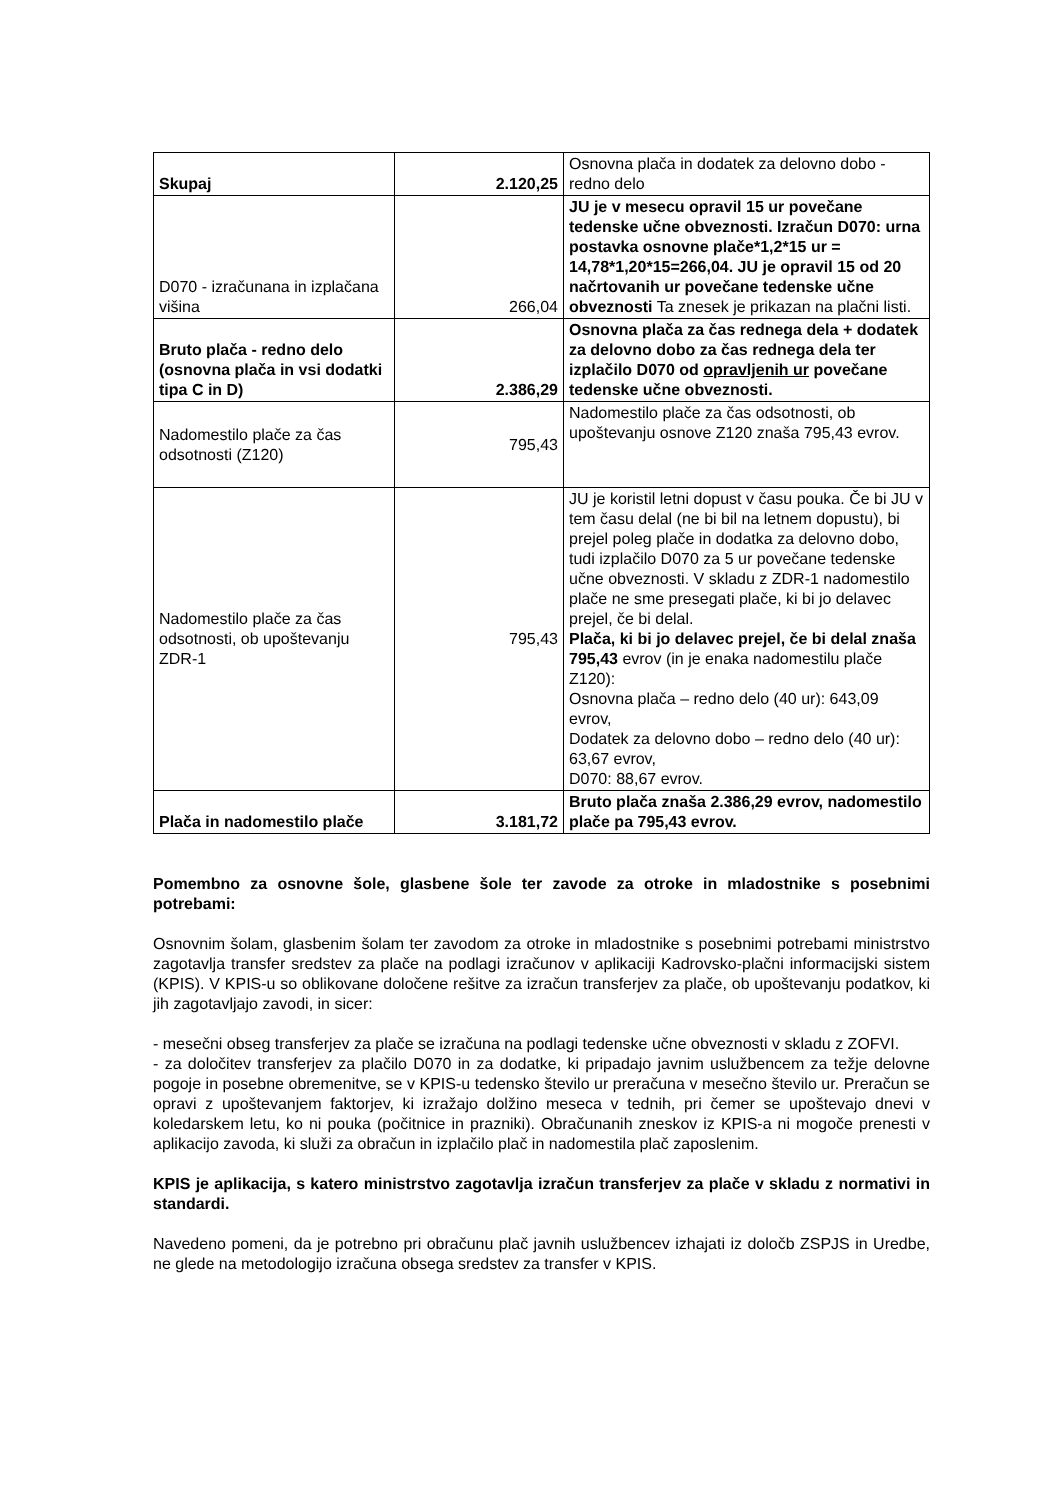| Skupaj | 2.120,25 | Osnovna plača in dodatek za delovno dobo - redno delo |
| D070 - izračunana in izplačana višina | 266,04 | JU je v mesecu opravil 15 ur povečane tedenske učne obveznosti. Izračun D070: urna postavka osnovne plače*1,2*15 ur = 14,78*1,20*15=266,04. JU je opravil 15 od 20 načrtovanih ur povečane tedenske učne obveznosti Ta znesek je prikazan na plačni listi. |
| Bruto plača - redno delo (osnovna plača in vsi dodatki tipa C in D) | 2.386,29 | Osnovna plača za čas rednega dela + dodatek za delovno dobo za čas rednega dela ter izplačilo D070 od opravljenih ur povečane tedenske učne obveznosti. |
| Nadomestilo plače za čas odsotnosti (Z120) | 795,43 | Nadomestilo plače za čas odsotnosti, ob upoštevanju osnove Z120 znaša 795,43 evrov. |
| Nadomestilo plače za čas odsotnosti, ob upoštevanju ZDR-1 | 795,43 | JU je koristil letni dopust v času pouka. Če bi JU v tem času delal (ne bi bil na letnem dopustu), bi prejel poleg plače in dodatka za delovno dobo, tudi izplačilo D070 za 5 ur povečane tedenske učne obveznosti. V skladu z ZDR-1 nadomestilo plače ne sme presegati plače, ki bi jo delavec prejel, če bi delal. Plača, ki bi jo delavec prejel, če bi delal znaša 795,43 evrov (in je enaka nadomestilu plače Z120): Osnovna plača – redno delo (40 ur): 643,09 evrov, Dodatek za delovno dobo – redno delo (40 ur): 63,67 evrov, D070: 88,67 evrov. |
| Plača in nadomestilo plače | 3.181,72 | Bruto plača znaša 2.386,29 evrov, nadomestilo plače pa 795,43 evrov. |
Pomembno za osnovne šole, glasbene šole ter zavode za otroke in mladostnike s posebnimi potrebami:
Osnovnim šolam, glasbenim šolam ter zavodom za otroke in mladostnike s posebnimi potrebami ministrstvo zagotavlja transfer sredstev za plače na podlagi izračunov v aplikaciji Kadrovsko-plačni informacijski sistem (KPIS). V KPIS-u so oblikovane določene rešitve za izračun transferjev za plače, ob upoštevanju podatkov, ki jih zagotavljajo zavodi, in sicer:
- mesečni obseg transferjev za plače se izračuna na podlagi tedenske učne obveznosti v skladu z ZOFVI.
- za določitev transferjev za plačilo D070 in za dodatke, ki pripadajo javnim uslužbencem za težje delovne pogoje in posebne obremenitve, se v KPIS-u tedensko število ur preračuna v mesečno število ur. Preračun se opravi z upoštevanjem faktorjev, ki izražajo dolžino meseca v tednih, pri čemer se upoštevajo dnevi v koledarskem letu, ko ni pouka (počitnice in prazniki). Obračunanih zneskov iz KPIS-a ni mogoče prenesti v aplikacijo zavoda, ki služi za obračun in izplačilo plač in nadomestila plač zaposlenim.
KPIS je aplikacija, s katero ministrstvo zagotavlja izračun transferjev za plače v skladu z normativi in standardi.
Navedeno pomeni, da je potrebno pri obračunu plač javnih uslužbencev izhajati iz določb ZSPJS in Uredbe, ne glede na metodologijo izračuna obsega sredstev za transfer v KPIS.